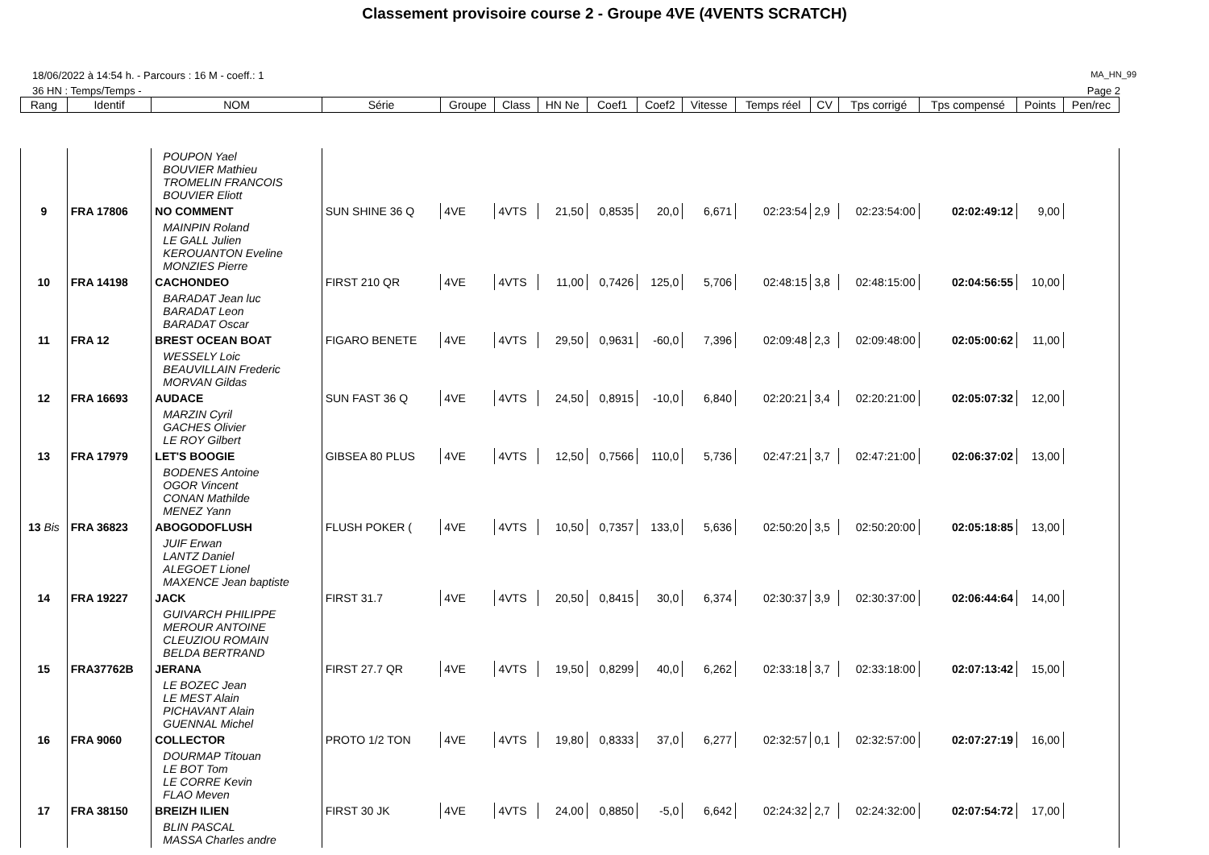Classement provisoire course 2 - Groupe 4VE (4VENTS SCRATCH)
18/06/2022 à 14:54 h. - Parcours : 16 M - coeff.: 1 MA_HN_99
36 HN : Temps/Temps - Page 2
| Rang | Identif | NOM | Série | Groupe | Class | HN Ne | Coef1 | Coef2 | Vitesse | Temps réel | CV | Tps corrigé | Tps compensé | Points | Pen/rec |
| --- | --- | --- | --- | --- | --- | --- | --- | --- | --- | --- | --- | --- | --- | --- | --- |
| | | POUPON Yael BOUVIER Mathieu TROMELIN FRANCOIS BOUVIER Eliott | | | | | | | | | | | | | |
| 9 | FRA 17806 | NO COMMENT | SUN SHINE 36 Q | 4VE | 4VTS | 21,50 | 0,8535 | 20,0 | 6,671 | 02:23:54 | 2,9 | 02:23:54:00 | 02:02:49:12 | 9,00 | |
| | | MAINPIN Roland LE GALL Julien KEROUANTON Eveline MONZIES Pierre | | | | | | | | | | | | | |
| 10 | FRA 14198 | CACHONDEO | FIRST 210 QR | 4VE | 4VTS | 11,00 | 0,7426 | 125,0 | 5,706 | 02:48:15 | 3,8 | 02:48:15:00 | 02:04:56:55 | 10,00 | |
| | | BARADAT Jean luc BARADAT Leon BARADAT Oscar | | | | | | | | | | | | | |
| 11 | FRA 12 | BREST OCEAN BOAT | FIGARO BENETE | 4VE | 4VTS | 29,50 | 0,9631 | -60,0 | 7,396 | 02:09:48 | 2,3 | 02:09:48:00 | 02:05:00:62 | 11,00 | |
| | | WESSELY Loic BEAUVILLAIN Frederic MORVAN Gildas | | | | | | | | | | | | | |
| 12 | FRA 16693 | AUDACE | SUN FAST 36 Q | 4VE | 4VTS | 24,50 | 0,8915 | -10,0 | 6,840 | 02:20:21 | 3,4 | 02:20:21:00 | 02:05:07:32 | 12,00 | |
| | | MARZIN Cyril GACHES Olivier LE ROY Gilbert | | | | | | | | | | | | | |
| 13 | FRA 17979 | LET'S BOOGIE | GIBSEA 80 PLUS | 4VE | 4VTS | 12,50 | 0,7566 | 110,0 | 5,736 | 02:47:21 | 3,7 | 02:47:21:00 | 02:06:37:02 | 13,00 | |
| | | BODENES Antoine OGOR Vincent CONAN Mathilde MENEZ Yann | | | | | | | | | | | | | |
| 13 Bis | FRA 36823 | ABOGODOFLUSH | FLUSH POKER ( | 4VE | 4VTS | 10,50 | 0,7357 | 133,0 | 5,636 | 02:50:20 | 3,5 | 02:50:20:00 | 02:05:18:85 | 13,00 | |
| | | JUIF Erwan LANTZ Daniel ALEGOET Lionel MAXENCE Jean baptiste | | | | | | | | | | | | | |
| 14 | FRA 19227 | JACK | FIRST 31.7 | 4VE | 4VTS | 20,50 | 0,8415 | 30,0 | 6,374 | 02:30:37 | 3,9 | 02:30:37:00 | 02:06:44:64 | 14,00 | |
| | | GUIVARCH PHILIPPE MEROUR ANTOINE CLEUZIOU ROMAIN BELDA BERTRAND | | | | | | | | | | | | | |
| 15 | FRA37762B | JERANA | FIRST 27.7 QR | 4VE | 4VTS | 19,50 | 0,8299 | 40,0 | 6,262 | 02:33:18 | 3,7 | 02:33:18:00 | 02:07:13:42 | 15,00 | |
| | | LE BOZEC Jean LE MEST Alain PICHAVANT Alain GUENNAL Michel | | | | | | | | | | | | | |
| 16 | FRA 9060 | COLLECTOR | PROTO 1/2 TON | 4VE | 4VTS | 19,80 | 0,8333 | 37,0 | 6,277 | 02:32:57 | 0,1 | 02:32:57:00 | 02:07:27:19 | 16,00 | |
| | | DOURMAP Titouan LE BOT Tom LE CORRE Kevin FLAO Meven | | | | | | | | | | | | | |
| 17 | FRA 38150 | BREIZH ILIEN | FIRST 30 JK | 4VE | 4VTS | 24,00 | 0,8850 | -5,0 | 6,642 | 02:24:32 | 2,7 | 02:24:32:00 | 02:07:54:72 | 17,00 | |
| | | BLIN PASCAL MASSA Charles andre | | | | | | | | | | | | | |